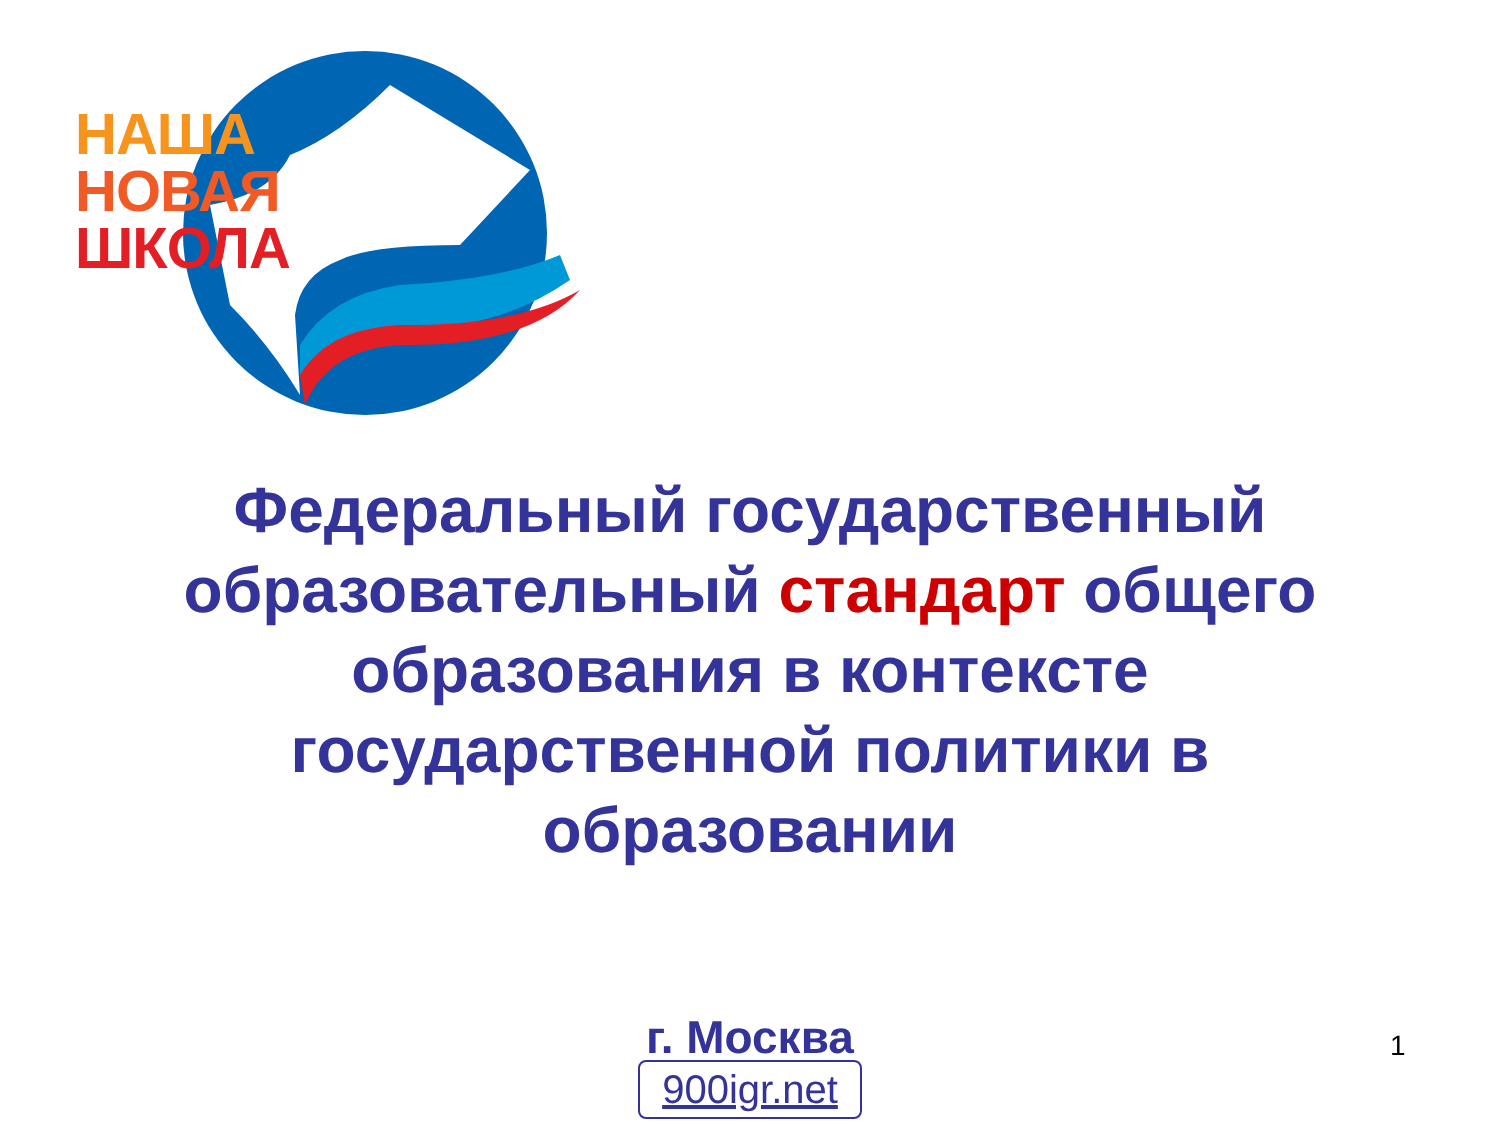НАША
НОВАЯ
ШКОЛА
Федеральный государственный
образовательный стандарт общего
образования в контексте
государственной политики в
образовании
г. Москва
900igr.net
1